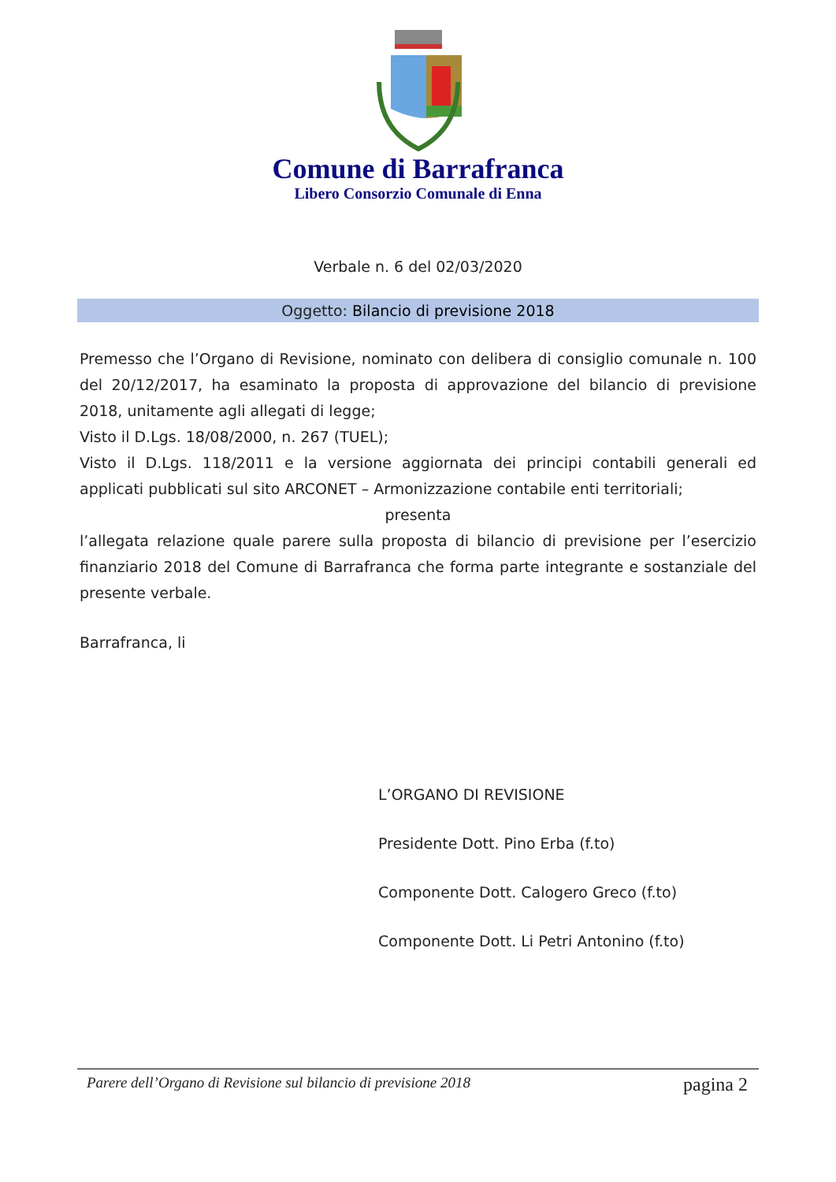Comune di Barrafranca
Libero Consorzio Comunale di Enna
Verbale n. 6 del 02/03/2020
Oggetto: Bilancio di previsione 2018
Premesso che l’Organo di Revisione, nominato con delibera di consiglio comunale n. 100 del 20/12/2017, ha esaminato la proposta di approvazione del bilancio di previsione 2018, unitamente agli allegati di legge;
Visto il D.Lgs. 18/08/2000, n. 267 (TUEL);
Visto il D.Lgs. 118/2011 e la versione aggiornata dei principi contabili generali ed applicati pubblicati sul sito ARCONET – Armonizzazione contabile enti territoriali;
presenta
l’allegata relazione quale parere sulla proposta di bilancio di previsione per l’esercizio finanziario 2018 del Comune di Barrafranca che forma parte integrante e sostanziale del presente verbale.
Barrafranca, li
L’ORGANO DI REVISIONE
Presidente Dott. Pino Erba (f.to)
Componente Dott. Calogero Greco (f.to)
Componente Dott. Li Petri Antonino (f.to)
Parere dell’Organo di Revisione sul bilancio di previsione 2018 pagina 2